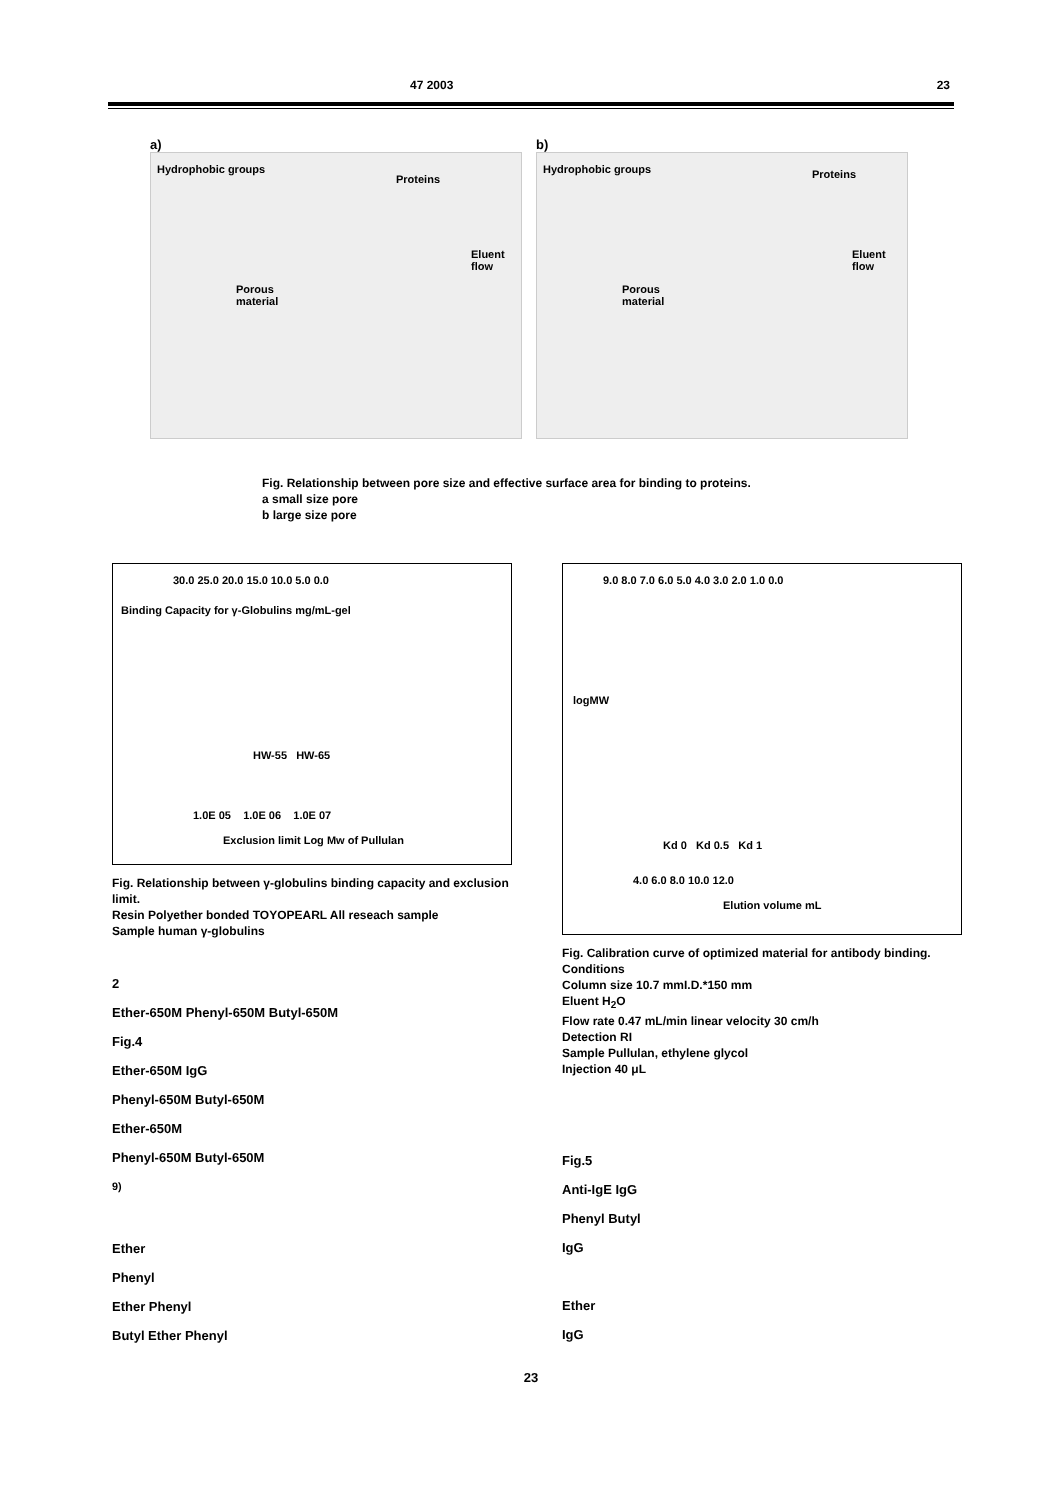47 2003 23
a)
Hydrophobic groups
Proteins
Porous
material
Eluent flow
b)
Hydrophobic groups Proteins
Porous
material
Eluent flow
Fig. Relationship between pore size and effective surface area for binding to proteins.
a small size pore
b large size pore
Binding Capacity for γ-Globulins mg/mL-gel
30.0 25.0 20.0 15.0 10.0 5.0 0.0
HW-55 HW-65
1.0E 05 1.0E 06 1.0E 07
Exclusion limit Log Mw of Pullulan
Fig. Relationship between γ-globulins binding capacity and exclusion limit.
Resin Polyether bonded TOYOPEARL All reseach sample
Sample human γ-globulins
2
Ether-650M Phenyl-650M Butyl-650M
Fig.4
Ether-650M IgG
Phenyl-650M Butyl-650M
Ether-650M
Phenyl-650M Butyl-650M
<sup>9)</sup>
Ether
Phenyl
Ether Phenyl
Butyl Ether Phenyl
9.0 8.0 7.0 6.0 5.0 4.0 3.0 2.0 1.0 0.0
logMW
Kd 0 Kd 0.5 Kd 1
4.0 6.0 8.0 10.0 12.0
Elution volume mL
Fig. Calibration curve of optimized material for antibody binding.
Conditions
Column size 10.7 mmI.D.*150 mm
Eluent H<sub>2</sub>O
Flow rate 0.47 mL/min linear velocity 30 cm/h
Detection RI
Sample Pullulan, ethylene glycol
Injection 40 μL
Fig.5
Anti-IgE IgG
Phenyl Butyl
IgG
Ether
IgG
23